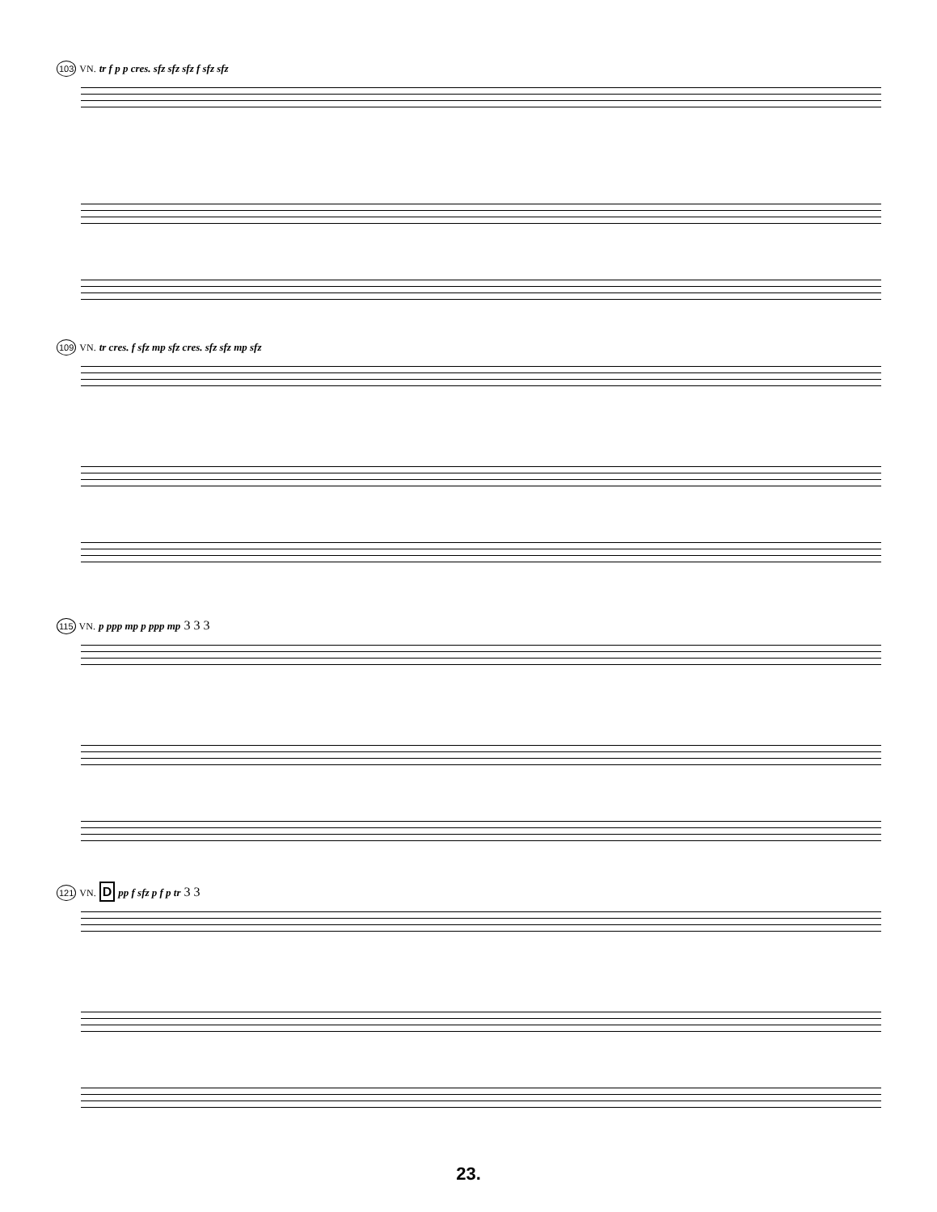103 VN. tr f p p cres. sfz sfz sfz f sfz sfz
109 VN. tr cres. f sfz mp sfz cres. sfz sfz mp sfz
115 VN. p ppp mp p ppp mp 3 3 3
121 VN. D pp f sfz p f p tr 3 3
23.